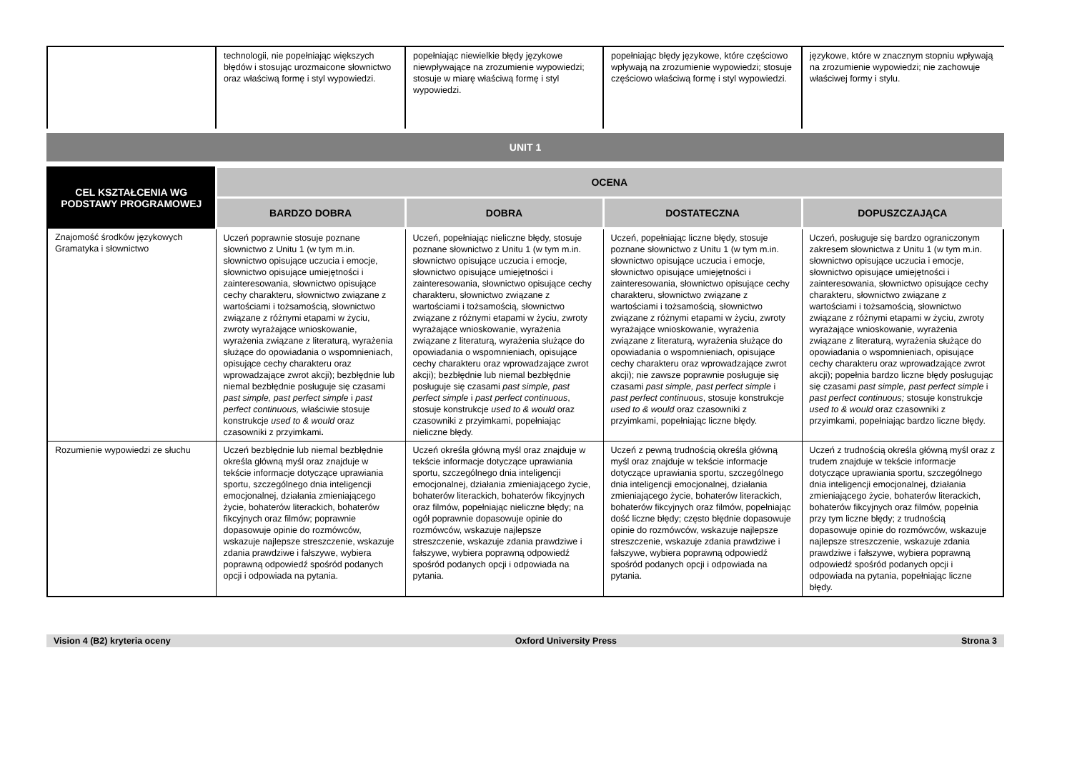| | technologii, nie popełniając większych błędów i stosując urozmaicone słownictwo oraz właściwą formę i styl wypowiedzi. | popełniając niewielkie błędy językowe niewpływające na zrozumienie wypowiedzi; stosuje w miarę właściwą formę i styl wypowiedzi. | popełniając błędy językowe, które częściowo wpływają na zrozumienie wypowiedzi; stosuje częściowo właściwą formę i styl wypowiedzi. | językowe, które w znacznym stopniu wpływają na zrozumienie wypowiedzi; nie zachowuje właściwej formy i stylu. |
UNIT 1
| CEL KSZTAŁCENIA WG PODSTAWY PROGRAMOWEJ | OCENA | | | |
| --- | --- | --- | --- | --- |
| | BARDZO DOBRA | DOBRA | DOSTATECZNA | DOPUSZCZAJĄCA |
| Znajomość środków językowych Gramatyka i słownictwo | Uczeń poprawnie stosuje poznane słownictwo z Unitu 1 (w tym m.in. słownictwo opisujące uczucia i emocje, słownictwo opisujące umiejętności i zainteresowania, słownictwo opisujące cechy charakteru, słownictwo związane z wartościami i tożsamością, słownictwo związane z różnymi etapami w życiu, zwroty wyrażające wnioskowanie, wyrażenia związane z literaturą, wyrażenia służące do opowiadania o wspomnieniach, opisujące cechy charakteru oraz wprowadzające zwrot akcji); bezbłędnie lub niemal bezbłędnie posługuje się czasami past simple, past perfect simple i past perfect continuous, właściwie stosuje konstrukcje used to & would oraz czasowniki z przyimkami . | Uczeń, popełniając nieliczne błędy, stosuje poznane słownictwo z Unitu 1 (w tym m.in. słownictwo opisujące uczucia i emocje, słownictwo opisujące umiejętności i zainteresowania, słownictwo opisujące cechy charakteru, słownictwo związane z wartościami i tożsamością, słownictwo związane z różnymi etapami w życiu, zwroty wyrażające wnioskowanie, wyrażenia związane z literaturą, wyrażenia służące do opowiadania o wspomnieniach, opisujące cechy charakteru oraz wprowadzające zwrot akcji); bezbłędnie lub niemal bezbłędnie posługuje się czasami past simple, past perfect simple i past perfect continuous , stosuje konstrukcje used to & would oraz czasowniki z przyimkami, popełniając nieliczne błędy. | Uczeń, popełniając liczne błędy, stosuje poznane słownictwo z Unitu 1 (w tym m.in. słownictwo opisujące uczucia i emocje, słownictwo opisujące umiejętności i zainteresowania, słownictwo opisujące cechy charakteru, słownictwo związane z wartościami i tożsamością, słownictwo związane z różnymi etapami w życiu, zwroty wyrażające wnioskowanie, wyrażenia związane z literaturą, wyrażenia służące do opowiadania o wspomnieniach, opisujące cechy charakteru oraz wprowadzające zwrot akcji); nie zawsze poprawnie posługuje się czasami past simple, past perfect simple i past perfect continuous , stosuje konstrukcje used to & would oraz czasowniki z przyimkami, popełniając liczne błędy. | Uczeń, posługuje się bardzo ograniczonym zakresem słownictwa z Unitu 1 (w tym m.in. słownictwo opisujące uczucia i emocje, słownictwo opisujące umiejętności i zainteresowania, słownictwo opisujące cechy charakteru, słownictwo związane z wartościami i tożsamością, słownictwo związane z różnymi etapami w życiu, zwroty wyrażające wnioskowanie, wyrażenia związane z literaturą, wyrażenia służące do opowiadania o wspomnieniach, opisujące cechy charakteru oraz wprowadzające zwrot akcji); popełnia bardzo liczne błędy posługując się czasami past simple, past perfect simple i past perfect continuous; stosuje konstrukcje used to & would oraz czasowniki z przyimkami, popełniając bardzo liczne błędy. |
| Rozumienie wypowiedzi ze słuchu | Uczeń bezbłędnie lub niemal bezbłędnie określa główną myśl oraz znajduje w tekście informacje dotyczące uprawiania sportu, szczególnego dnia inteligencji emocjonalnej, działania zmieniającego życie, bohaterów literackich, bohaterów fikcyjnych oraz filmów; poprawnie dopasowuje opinie do rozmówców, wskazuje najlepsze streszczenie, wskazuje zdania prawdziwe i fałszywe, wybiera poprawną odpowiedź spośród podanych opcji i odpowiada na pytania. | Uczeń określa główną myśl oraz znajduje w tekście informacje dotyczące uprawiania sportu, szczególnego dnia inteligencji emocjonalnej, działania zmieniającego życie, bohaterów literackich, bohaterów fikcyjnych oraz filmów, popełniając nieliczne błędy; na ogół poprawnie dopasowuje opinie do rozmówców, wskazuje najlepsze streszczenie, wskazuje zdania prawdziwe i fałszywe, wybiera poprawną odpowiedź spośród podanych opcji i odpowiada na pytania. | Uczeń z pewną trudnością określa główną myśl oraz znajduje w tekście informacje dotyczące uprawiania sportu, szczególnego dnia inteligencji emocjonalnej, działania zmieniającego życie, bohaterów literackich, bohaterów fikcyjnych oraz filmów, popełniając dość liczne błędy; często błędnie dopasowuje opinie do rozmówców, wskazuje najlepsze streszczenie, wskazuje zdania prawdziwe i fałszywe, wybiera poprawną odpowiedź spośród podanych opcji i odpowiada na pytania. | Uczeń z trudnością określa główną myśl oraz z trudem znajduje w tekście informacje dotyczące uprawiania sportu, szczególnego dnia inteligencji emocjonalnej, działania zmieniającego życie, bohaterów literackich, bohaterów fikcyjnych oraz filmów, popełnia przy tym liczne błędy; z trudnością dopasowuje opinie do rozmówców, wskazuje najlepsze streszczenie, wskazuje zdania prawdziwe i fałszywe, wybiera poprawną odpowiedź spośród podanych opcji i odpowiada na pytania, popełniając liczne błędy. |
Vision 4 (B2) kryteria oceny Oxford University Press Strona 3